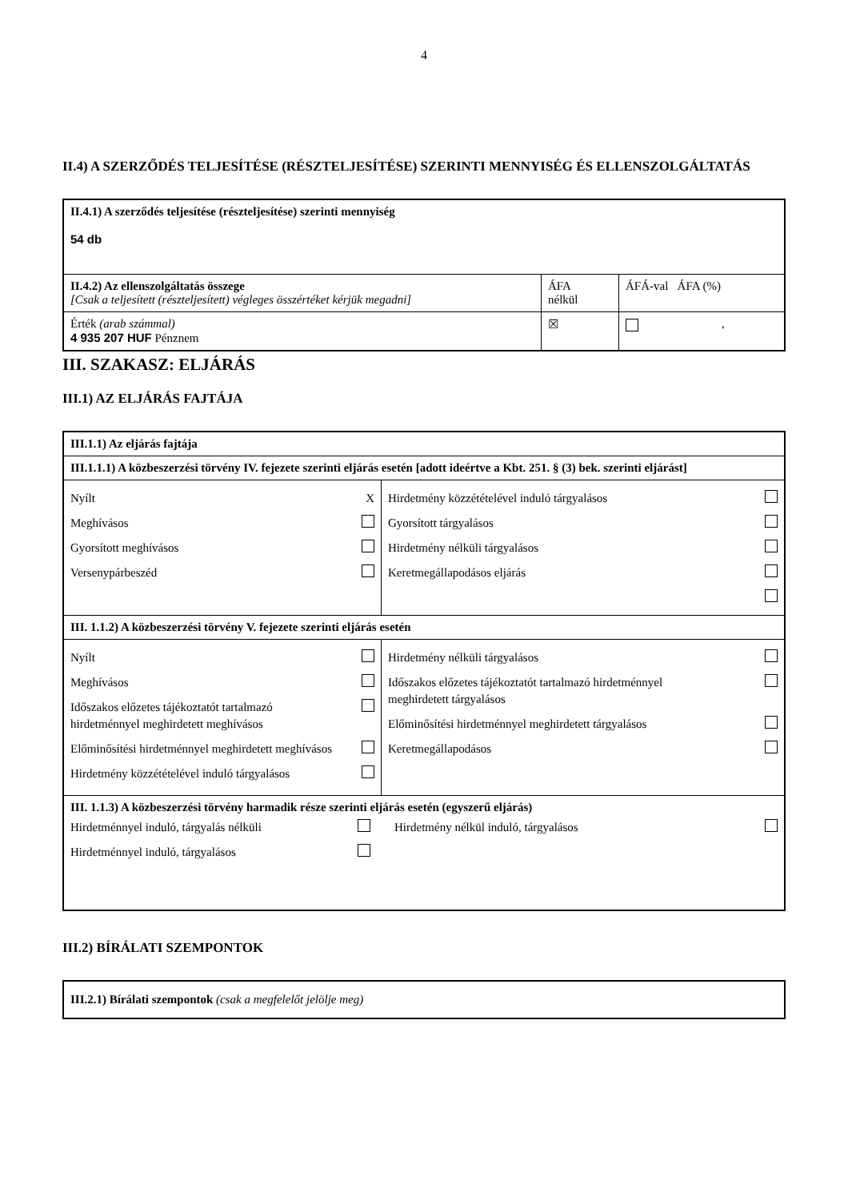4
II.4) A SZERZŐDÉS TELJESÍTÉSE (RÉSZTELJESÍTÉSE) SZERINTI MENNYISÉG ÉS ELLENSZOLGÁLTATÁS
| II.4.1) A szerződés teljesítése (részteljesítése) szerinti mennyiség 54 db | | |
| II.4.2) Az ellenszolgáltatás összege [Csak a teljesített (részteljesített) végleges összértéket kérjük megadni] | ÁFA nélkül | ÁFÁ-val ÁFA (%) |
| Érték (arab számmal) 4 935 207 HUF Pénznem | ☒ | , |
III. SZAKASZ: ELJÁRÁS
III.1) AZ ELJÁRÁS FAJTÁJA
| III.1.1) Az eljárás fajtája | |
| III.1.1.1) A közbeszerzési törvény IV. fejezete szerinti eljárás esetén [adott ideértve a Kbt. 251. § (3) bek. szerinti eljárást] | |
| Nyílt X Meghívásos Gyorsított meghívásos Versenypárbeszéd | Hirdetmény közzétételével induló tárgyalásos Gyorsított tárgyalásos Hirdetmény nélküli tárgyalásos Keretmegállapodásos eljárás |
| III. 1.1.2) A közbeszerzési törvény V. fejezete szerinti eljárás esetén | |
| Nyílt Meghívásos Időszakos előzetes tájékoztatót tartalmazó hirdetménnyel meghirdetett meghívásos Előminősítési hirdetménnyel meghirdetett meghívásos Hirdetmény közzétételével induló tárgyalásos | Hirdetmény nélküli tárgyalásos Időszakos előzetes tájékoztatót tartalmazó hirdetménnyel meghirdetett tárgyalásos Előminősítési hirdetménnyel meghirdetett tárgyalásos Keretmegállapodásos |
| III. 1.1.3) A közbeszerzési törvény harmadik része szerinti eljárás esetén (egyszerű eljárás) Hirdetménnyel induló, tárgyalás nélküli Hirdetménnyel induló, tárgyalásos Hirdetmény nélkül induló, tárgyalásos | |
III.2) BÍRÁLATI SZEMPONTOK
| III.2.1) Bírálati szempontok (csak a megfelelőt jelölje meg) |